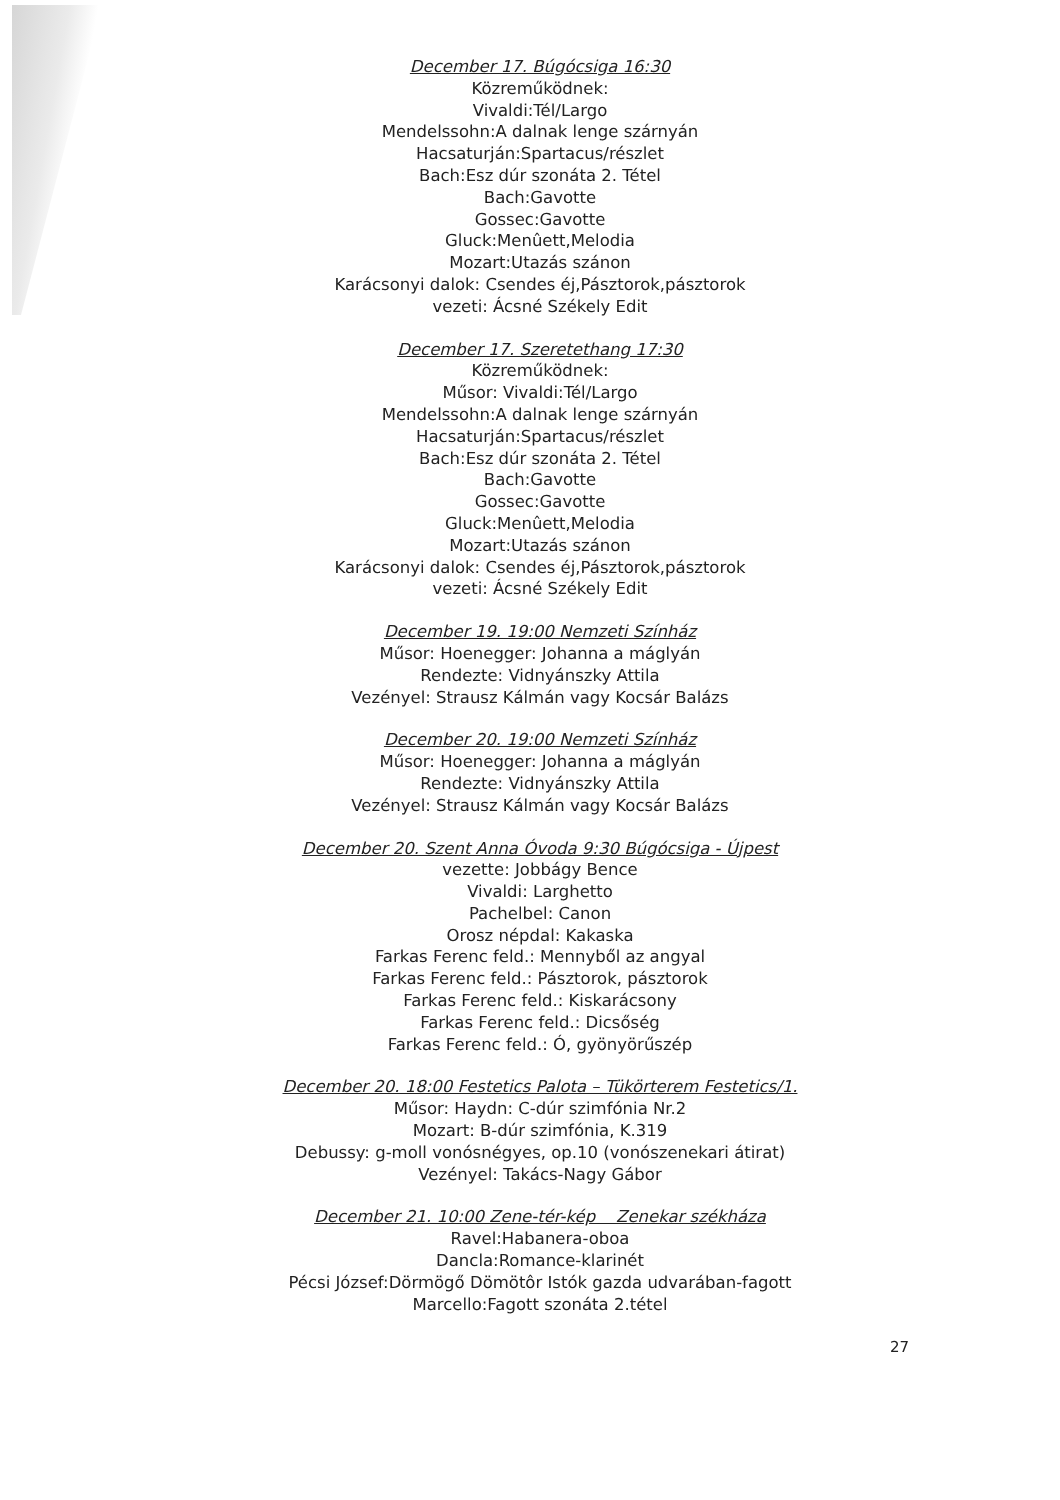December 17. Búgócsiga 16:30
Közreműködnek:
Vivaldi:Tél/Largo
Mendelssohn:A dalnak lenge szárnyán
Hacsaturján:Spartacus/részlet
Bach:Esz dúr szonáta 2. Tétel
Bach:Gavotte
Gossec:Gavotte
Gluck:Menûett,Melodia
Mozart:Utazás szánon
Karácsonyi dalok: Csendes éj,Pásztorok,pásztorok
vezeti: Ácsné Székely Edit
December 17. Szeretethang 17:30
Közreműködnek:
Műsor: Vivaldi:Tél/Largo
Mendelssohn:A dalnak lenge szárnyán
Hacsaturján:Spartacus/részlet
Bach:Esz dúr szonáta 2. Tétel
Bach:Gavotte
Gossec:Gavotte
Gluck:Menûett,Melodia
Mozart:Utazás szánon
Karácsonyi dalok: Csendes éj,Pásztorok,pásztorok
vezeti: Ácsné Székely Edit
December 19. 19:00 Nemzeti Színház
Műsor: Hoenegger: Johanna a máglyán
Rendezte: Vidnyánszky Attila
Vezényel: Strausz Kálmán vagy Kocsár Balázs
December 20. 19:00 Nemzeti Színház
Műsor: Hoenegger: Johanna a máglyán
Rendezte: Vidnyánszky Attila
Vezényel: Strausz Kálmán vagy Kocsár Balázs
December 20. Szent Anna Óvoda 9:30 Búgócsiga - Újpest
vezette: Jobbágy Bence
Vivaldi: Larghetto
Pachelbel: Canon
Orosz népdal: Kakaska
Farkas Ferenc feld.: Mennyből az angyal
Farkas Ferenc feld.: Pásztorok, pásztorok
Farkas Ferenc feld.: Kiskarácsony
Farkas Ferenc feld.: Dicsőség
Farkas Ferenc feld.: Ó, gyönyörűszép
December 20. 18:00 Festetics Palota – Tükörterem Festetics/1.
Műsor: Haydn: C-dúr szimfónia Nr.2
Mozart: B-dúr szimfónia, K.319
Debussy: g-moll vonósnégyes, op.10 (vonószenekari átirat)
Vezényel: Takács-Nagy Gábor
December 21. 10:00 Zene-tér-kép Zenekar székháza
Ravel:Habanera-oboa
Dancla:Romance-klarinét
Pécsi József:Dörmögő Dömötôr Istók gazda udvarában-fagott
Marcello:Fagott szonáta 2.tétel
27